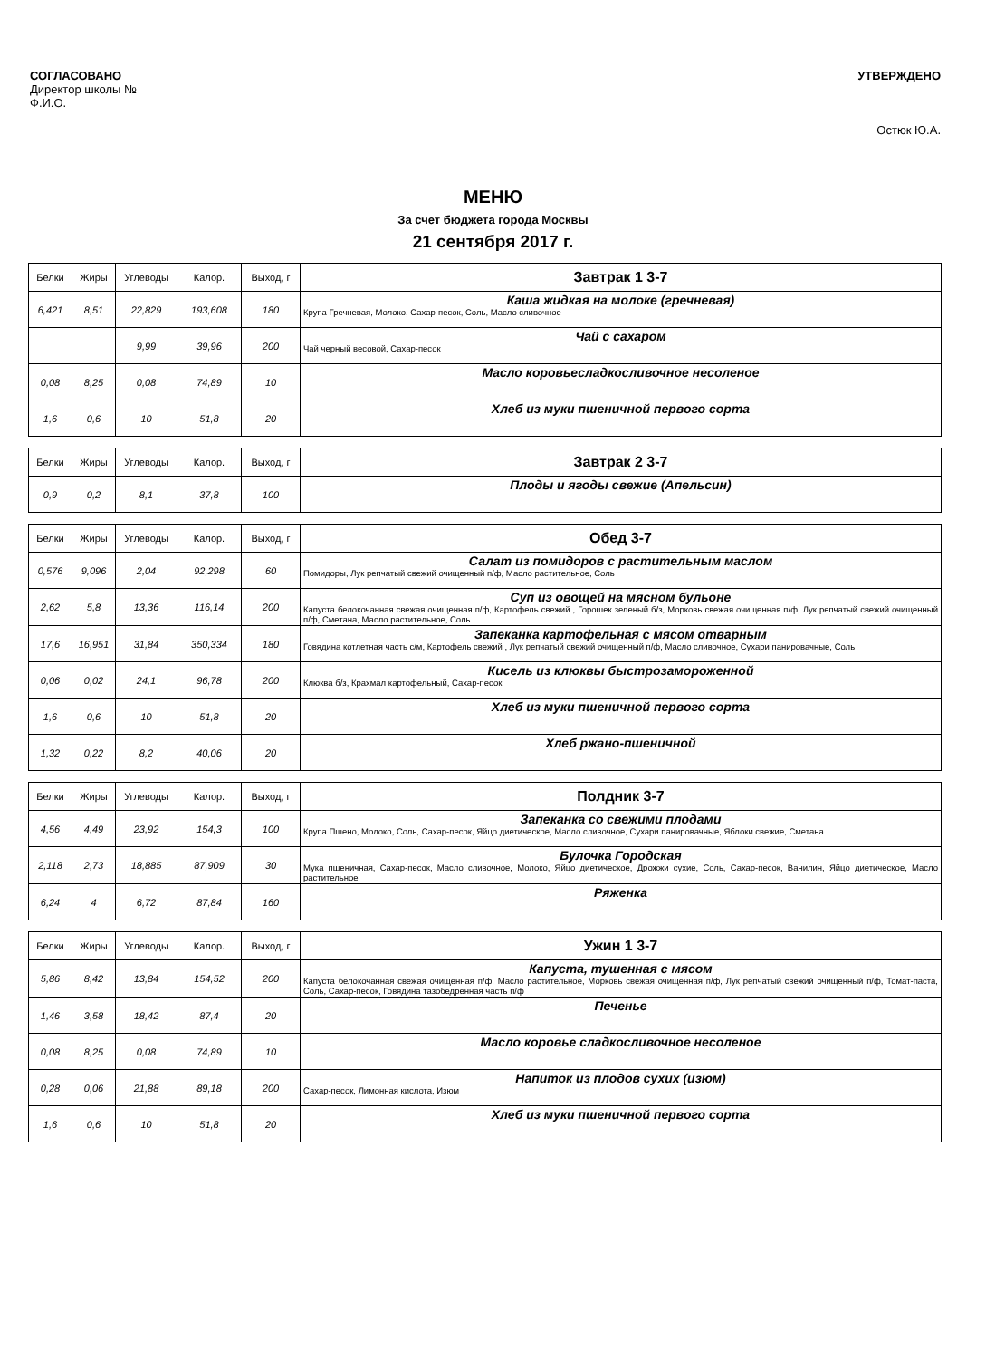СОГЛАСОВАНО
Директор школы №
Ф.И.О.
УТВЕРЖДЕНО
Остюк Ю.А.
МЕНЮ
За счет бюджета города Москвы
21 сентября 2017 г.
| Белки | Жиры | Углеводы | Калор. | Выход, г | Завтрак 1 3-7 |
| --- | --- | --- | --- | --- | --- |
| 6,421 | 8,51 | 22,829 | 193,608 | 180 | Каша жидкая на молоке (гречневая) Крупа Гречневая, Молоко, Сахар-песок, Соль, Масло сливочное |
| | | 9,99 | 39,96 | 200 | Чай с сахаром Чай черный весовой, Сахар-песок |
| 0,08 | 8,25 | 0,08 | 74,89 | 10 | Масло коровьесладкосливочное несоленое |
| 1,6 | 0,6 | 10 | 51,8 | 20 | Хлеб из муки пшеничной первого сорта |
| Белки | Жиры | Углеводы | Калор. | Выход, г | Завтрак 2 3-7 |
| --- | --- | --- | --- | --- | --- |
| 0,9 | 0,2 | 8,1 | 37,8 | 100 | Плоды и ягоды свежие (Апельсин) |
| Белки | Жиры | Углеводы | Калор. | Выход, г | Обед 3-7 |
| --- | --- | --- | --- | --- | --- |
| 0,576 | 9,096 | 2,04 | 92,298 | 60 | Салат из помидоров с растительным маслом Помидоры, Лук репчатый свежий очищенный п/ф, Масло растительное, Соль |
| 2,62 | 5,8 | 13,36 | 116,14 | 200 | Суп из овощей на мясном бульоне Капуста белокочанная свежая очищенная п/ф, Картофель свежий , Горошек зеленый б/з, Морковь свежая очищенная п/ф, Лук репчатый свежий очищенный п/ф, Сметана, Масло растительное, Соль |
| 17,6 | 16,951 | 31,84 | 350,334 | 180 | Запеканка картофельная с мясом отварным Говядина котлетная часть с/м, Картофель свежий , Лук репчатый свежий очищенный п/ф, Масло сливочное, Сухари панировачные, Соль |
| 0,06 | 0,02 | 24,1 | 96,78 | 200 | Кисель из клюквы быстрозамороженной Клюква б/з, Крахмал картофельный, Сахар-песок |
| 1,6 | 0,6 | 10 | 51,8 | 20 | Хлеб из муки пшеничной первого сорта |
| 1,32 | 0,22 | 8,2 | 40,06 | 20 | Хлеб ржано-пшеничной |
| Белки | Жиры | Углеводы | Калор. | Выход, г | Полдник 3-7 |
| --- | --- | --- | --- | --- | --- |
| 4,56 | 4,49 | 23,92 | 154,3 | 100 | Запеканка со свежими плодами Крупа Пшено, Молоко, Соль, Сахар-песок, Яйцо диетическое, Масло сливочное, Сухари панировачные, Яблоки свежие, Сметана |
| 2,118 | 2,73 | 18,885 | 87,909 | 30 | Булочка Городская Мука пшеничная, Сахар-песок, Масло сливочное, Молоко, Яйцо диетическое, Дрожжи сухие, Соль, Сахар-песок, Ванилин, Яйцо диетическое, Масло растительное |
| 6,24 | 4 | 6,72 | 87,84 | 160 | Ряженка |
| Белки | Жиры | Углеводы | Калор. | Выход, г | Ужин 1 3-7 |
| --- | --- | --- | --- | --- | --- |
| 5,86 | 8,42 | 13,84 | 154,52 | 200 | Капуста, тушенная с мясом Капуста белокочанная свежая очищенная п/ф, Масло растительное, Морковь свежая очищенная п/ф, Лук репчатый свежий очищенный п/ф, Томат-паста, Соль, Сахар-песок, Говядина тазобедренная часть п/ф |
| 1,46 | 3,58 | 18,42 | 87,4 | 20 | Печенье |
| 0,08 | 8,25 | 0,08 | 74,89 | 10 | Масло коровье сладкосливочное несоленое |
| 0,28 | 0,06 | 21,88 | 89,18 | 200 | Напиток из плодов сухих (изюм) Сахар-песок, Лимонная кислота, Изюм |
| 1,6 | 0,6 | 10 | 51,8 | 20 | Хлеб из муки пшеничной первого сорта |